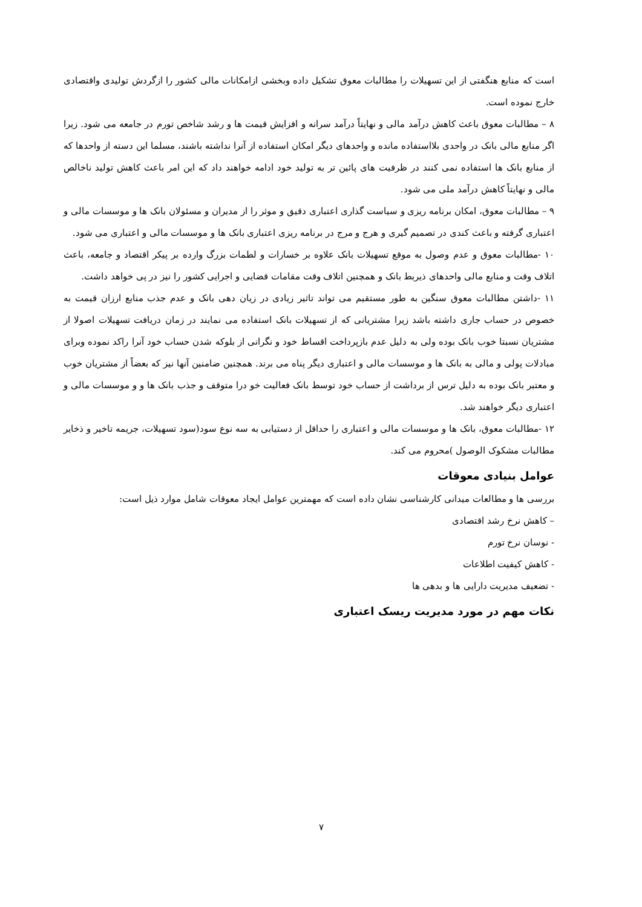است که منابع هنگفتی از این تسهیلات را مطالبات معوق تشکیل داده وبخشی ازامکانات مالی کشور را ازگردش تولیدی واقتصادی خارج نموده است.
۸ – مطالبات معوق باعث کاهش درآمد مالی و نهایتاً درآمد سرانه و افزایش قیمت ها و رشد شاخص تورم در جامعه می شود. زیرا اگر منابع مالی بانک در واحدی بلااستفاده مانده و واحدهای دیگر امکان استفاده از آنرا نداشته باشند، مسلما این دسته از واحدها که از منابع بانک ها استفاده نمی کنند در ظرفیت های پائین تر به تولید خود ادامه خواهند داد که این امر باعث کاهش تولید ناخالص مالی و نهایتاً کاهش درآمد ملی می شود.
۹ – مطالبات معوق، امکان برنامه ریزی و سیاست گذاری اعتباری دقیق و موثر را از مدیران و مسئولان بانک ها و موسسات مالی و اعتباری گرفته و باعث کندی در تصمیم گیری و هرج و مرج در برنامه ریزی اعتباری بانک ها و موسسات مالی و اعتباری می شود.
۱۰ -مطالبات معوق و عدم وصول به موقع تسهیلات بانک علاوه بر خسارات و لطمات بزرگ وارده بر پیکر اقتصاد و جامعه، باعث اتلاف وقت و منابع مالی واحدهای ذیربط بانک و همچنین اتلاف وقت مقامات قضایی و اجرایی کشور را نیز در پی خواهد داشت.
۱۱ -داشتن مطالبات معوق سنگین به طور مستقیم می تواند تاثیر زیادی در زیان دهی بانک و عدم جذب منابع ارزان قیمت به خصوص در حساب جاری داشته باشد زیرا مشتریانی که از تسهیلات بانک استفاده می نمایند در زمان دریافت تسهیلات اصولا از مشتریان نسبتا خوب بانک بوده ولی به دلیل عدم بازپرداخت اقساط خود و نگرانی از بلوکه شدن حساب خود آنرا راکد نموده وبرای مبادلات پولی و مالی به بانک ها و موسسات مالی و اعتباری دیگر پناه می برند. همچنین ضامنین آنها نیز که بعضاً از مشتریان خوب و معتبر بانک بوده به دلیل ترس از برداشت از حساب خود توسط بانک فعالیت خو درا متوقف و جذب بانک ها و و موسسات مالی و اعتباری دیگر خواهند شد.
۱۲ -مطالبات معوق، بانک ها و موسسات مالی و اعتباری را حداقل از دستیابی به سه نوع سود(سود تسهیلات، جریمه تاخیر و ذخایر مطالبات مشکوک الوصول )محروم می کند.
عوامل بنیادی معوقات
بررسی ها و مطالعات میدانی کارشناسی نشان داده است که مهمترین عوامل ایجاد معوقات شامل موارد ذیل است:
– کاهش نرخ رشد اقتصادی
- نوسان نرخ تورم
- کاهش کیفیت اطلاعات
- تضعیف مدیریت دارایی ها و بدهی ها
نکات مهم در مورد مدیریت ریسک اعتباری
۷